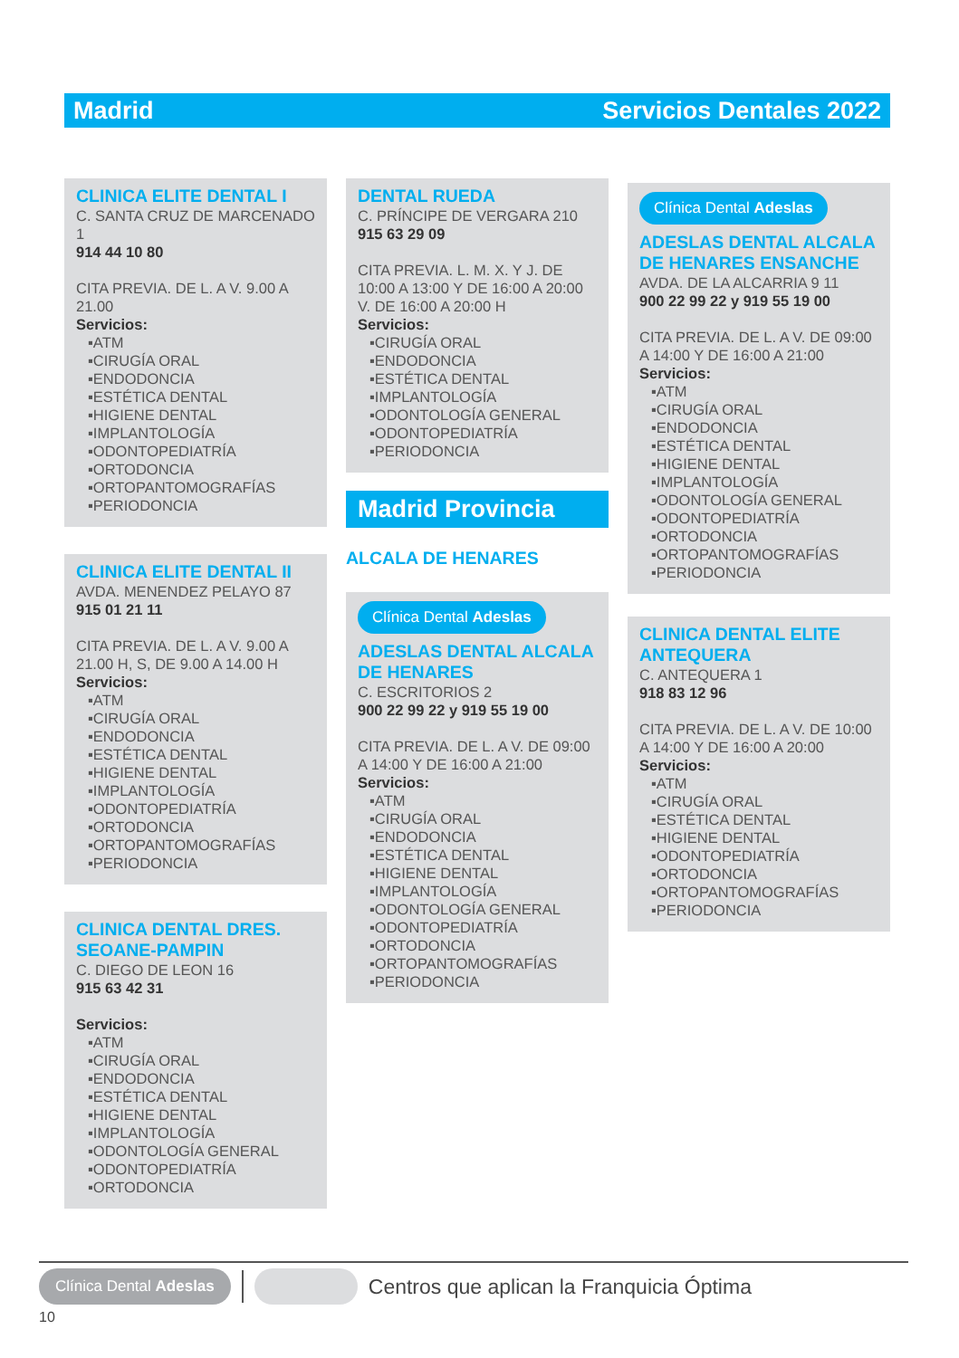Madrid Servicios Dentales 2022
CLINICA ELITE DENTAL I
C. SANTA CRUZ DE MARCENADO 1
914 44 10 80
CITA PREVIA. DE L. A V. 9.00 A 21.00
Servicios:
▪ATM
▪CIRUGÍA ORAL
▪ENDODONCIA
▪ESTÉTICA DENTAL
▪HIGIENE DENTAL
▪IMPLANTOLOGÍA
▪ODONTOPEDIATRÍA
▪ORTODONCIA
▪ORTOPANTOMOGRAFÍAS
▪PERIODONCIA
CLINICA ELITE DENTAL II
AVDA. MENENDEZ PELAYO 87
915 01 21 11
CITA PREVIA. DE L. A V. 9.00 A 21.00 H, S, DE 9.00 A 14.00 H
Servicios:
▪ATM
▪CIRUGÍA ORAL
▪ENDODONCIA
▪ESTÉTICA DENTAL
▪HIGIENE DENTAL
▪IMPLANTOLOGÍA
▪ODONTOPEDIATRÍA
▪ORTODONCIA
▪ORTOPANTOMOGRAFÍAS
▪PERIODONCIA
CLINICA DENTAL DRES. SEOANE-PAMPIN
C. DIEGO DE LEON 16
915 63 42 31
Servicios:
▪ATM
▪CIRUGÍA ORAL
▪ENDODONCIA
▪ESTÉTICA DENTAL
▪HIGIENE DENTAL
▪IMPLANTOLOGÍA
▪ODONTOLOGÍA GENERAL
▪ODONTOPEDIATRÍA
▪ORTODONCIA
DENTAL RUEDA
C. PRÍNCIPE DE VERGARA 210
915 63 29 09
CITA PREVIA. L. M. X. Y J. DE 10:00 A 13:00 Y DE 16:00 A 20:00 V. DE 16:00 A 20:00 H
Servicios:
▪CIRUGÍA ORAL
▪ENDODONCIA
▪ESTÉTICA DENTAL
▪IMPLANTOLOGÍA
▪ODONTOLOGÍA GENERAL
▪ODONTOPEDIATRÍA
▪PERIODONCIA
Madrid Provincia
ALCALA DE HENARES
Clínica Dental Adeslas
ADESLAS DENTAL ALCALA DE HENARES
C. ESCRITORIOS 2
900 22 99 22 y 919 55 19 00
CITA PREVIA. DE L. A V. DE 09:00 A 14:00 Y DE 16:00 A 21:00
Servicios:
▪ATM
▪CIRUGÍA ORAL
▪ENDODONCIA
▪ESTÉTICA DENTAL
▪HIGIENE DENTAL
▪IMPLANTOLOGÍA
▪ODONTOLOGÍA GENERAL
▪ODONTOPEDIATRÍA
▪ORTODONCIA
▪ORTOPANTOMOGRAFÍAS
▪PERIODONCIA
Clínica Dental Adeslas
ADESLAS DENTAL ALCALA DE HENARES ENSANCHE
AVDA. DE LA ALCARRIA 9 11
900 22 99 22 y 919 55 19 00
CITA PREVIA. DE L. A V. DE 09:00 A 14:00 Y DE 16:00 A 21:00
Servicios:
▪ATM
▪CIRUGÍA ORAL
▪ENDODONCIA
▪ESTÉTICA DENTAL
▪HIGIENE DENTAL
▪IMPLANTOLOGÍA
▪ODONTOLOGÍA GENERAL
▪ODONTOPEDIATRÍA
▪ORTODONCIA
▪ORTOPANTOMOGRAFÍAS
▪PERIODONCIA
CLINICA DENTAL ELITE ANTEQUERA
C. ANTEQUERA 1
918 83 12 96
CITA PREVIA. DE L. A V. DE 10:00 A 14:00 Y DE 16:00 A 20:00
Servicios:
▪ATM
▪CIRUGÍA ORAL
▪ESTÉTICA DENTAL
▪HIGIENE DENTAL
▪ODONTOPEDIATRÍA
▪ORTODONCIA
▪ORTOPANTOMOGRAFÍAS
▪PERIODONCIA
Clínica Dental Adeslas Centros que aplican la Franquicia Óptima
10